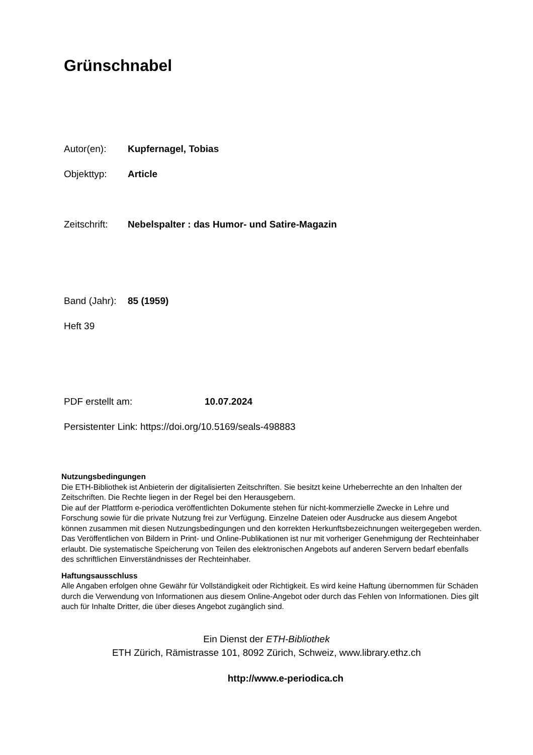Grünschnabel
Autor(en): Kupfernagel, Tobias
Objekttyp: Article
Zeitschrift: Nebelspalter : das Humor- und Satire-Magazin
Band (Jahr): 85 (1959)
Heft 39
PDF erstellt am: 10.07.2024
Persistenter Link: https://doi.org/10.5169/seals-498883
Nutzungsbedingungen
Die ETH-Bibliothek ist Anbieterin der digitalisierten Zeitschriften. Sie besitzt keine Urheberrechte an den Inhalten der Zeitschriften. Die Rechte liegen in der Regel bei den Herausgebern.
Die auf der Plattform e-periodica veröffentlichten Dokumente stehen für nicht-kommerzielle Zwecke in Lehre und Forschung sowie für die private Nutzung frei zur Verfügung. Einzelne Dateien oder Ausdrucke aus diesem Angebot können zusammen mit diesen Nutzungsbedingungen und den korrekten Herkunftsbezeichnungen weitergegeben werden.
Das Veröffentlichen von Bildern in Print- und Online-Publikationen ist nur mit vorheriger Genehmigung der Rechteinhaber erlaubt. Die systematische Speicherung von Teilen des elektronischen Angebots auf anderen Servern bedarf ebenfalls des schriftlichen Einverständnisses der Rechteinhaber.
Haftungsausschluss
Alle Angaben erfolgen ohne Gewähr für Vollständigkeit oder Richtigkeit. Es wird keine Haftung übernommen für Schäden durch die Verwendung von Informationen aus diesem Online-Angebot oder durch das Fehlen von Informationen. Dies gilt auch für Inhalte Dritter, die über dieses Angebot zugänglich sind.
Ein Dienst der ETH-Bibliothek
ETH Zürich, Rämistrasse 101, 8092 Zürich, Schweiz, www.library.ethz.ch
http://www.e-periodica.ch